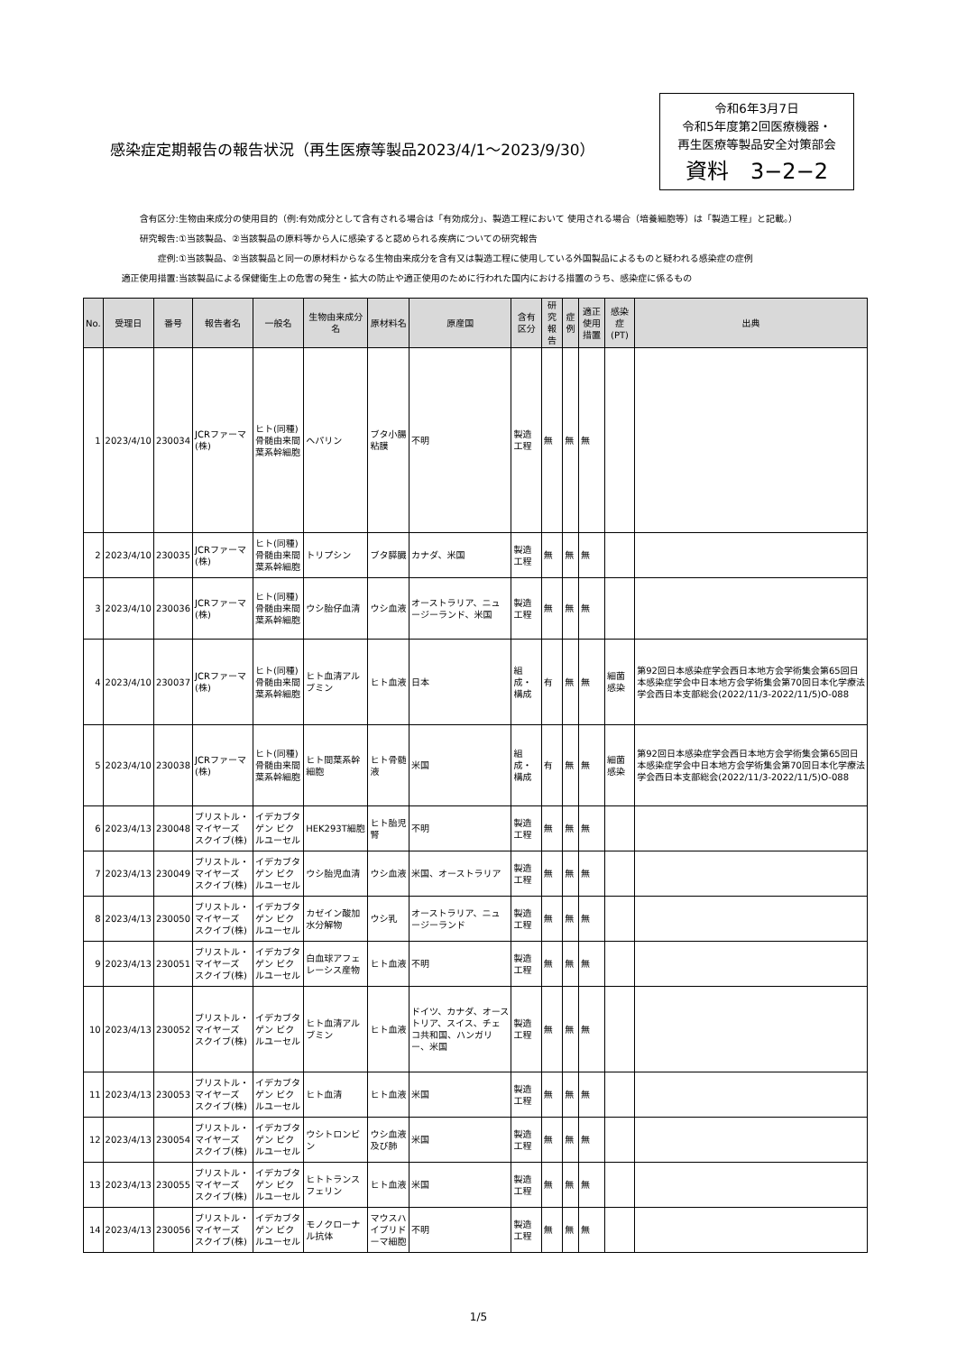感染症定期報告の報告状況（再生医療等製品2023/4/1～2023/9/30）
令和6年3月7日
令和5年度第2回医療機器・
再生医療等製品安全対策部会
資料　3−2−2
含有区分: 生物由来成分の使用目的（例:有効成分として含有される場合は「有効成分」、製造工程において 使用される場合（培養細胞等）は「製造工程」と記載。）
研究報告: ①当該製品、②当該製品の原料等から人に感染すると認められる疾病についての研究報告
症例: ①当該製品、②当該製品と同一の原材料からなる生物由来成分を含有又は製造工程に使用している外国製品によるものと疑われる感染症の症例
適正使用措置: 当該製品による保健衛生上の危害の発生・拡大の防止や適正使用のために行われた国内における措置のうち、感染症に係るもの
| No. | 受理日 | 番号 | 報告者名 | 一般名 | 生物由来成分名 | 原材料名 | 原産国 | 含有区分 | 研究報告 | 症例 | 適正使用措置 | 感染症(PT) | 出典 |
| --- | --- | --- | --- | --- | --- | --- | --- | --- | --- | --- | --- | --- | --- |
| 1 | 2023/4/10 | 230034 | JCRファーマ(株) | ヒト(同種)骨髄由来間葉系幹細胞 | ヘパリン | ブタ小腸粘膜 | 不明 | 製造工程 | 無 | 無 | 無 | | |
| 2 | 2023/4/10 | 230035 | JCRファーマ(株) | ヒト(同種)骨髄由来間葉系幹細胞 | トリプシン | ブタ膵臓 | カナダ、米国 | 製造工程 | 無 | 無 | 無 | | |
| 3 | 2023/4/10 | 230036 | JCRファーマ(株) | ヒト(同種)骨髄由来間葉系幹細胞 | ウシ胎仔血清 | ウシ血液 | オーストラリア、ニュージーランド、米国 | 製造工程 | 無 | 無 | 無 | | |
| 4 | 2023/4/10 | 230037 | JCRファーマ(株) | ヒト(同種)骨髄由来間葉系幹細胞 | ヒト血清アルブミン | ヒト血液 | 日本 | 組成・構成 | 有 | 無 | 無 | 細菌感染 | 第92回日本感染症学会西日本地方会学術集会第65回日本感染症学会中日本地方会学術集会第70回日本化学療法学会西日本支部総会(2022/11/3-2022/11/5)O-088 |
| 5 | 2023/4/10 | 230038 | JCRファーマ(株) | ヒト(同種)骨髄由来間葉系幹細胞 | ヒト間葉系幹細胞 | ヒト骨髄液 | 米国 | 組成・構成 | 有 | 無 | 無 | 細菌感染 | 第92回日本感染症学会西日本地方会学術集会第65回日本感染症学会中日本地方会学術集会第70回日本化学療法学会西日本支部総会(2022/11/3-2022/11/5)O-088 |
| 6 | 2023/4/13 | 230048 | ブリストル・マイヤーズ スクイブ(株) | イデカブタゲン ビクルユーセル | HEK293T細胞 | ヒト胎児腎 | 不明 | 製造工程 | 無 | 無 | 無 | | |
| 7 | 2023/4/13 | 230049 | ブリストル・マイヤーズ スクイブ(株) | イデカブタゲン ビクルユーセル | ウシ胎児血清 | ウシ血液 | 米国、オーストラリア | 製造工程 | 無 | 無 | 無 | | |
| 8 | 2023/4/13 | 230050 | ブリストル・マイヤーズ スクイブ(株) | イデカブタゲン ビクルユーセル | カゼイン酸加水分解物 | ウシ乳 | オーストラリア、ニュージーランド | 製造工程 | 無 | 無 | 無 | | |
| 9 | 2023/4/13 | 230051 | ブリストル・マイヤーズ スクイブ(株) | イデカブタゲン ビクルユーセル | 白血球アフェレーシス産物 | ヒト血液 | 不明 | 製造工程 | 無 | 無 | 無 | | |
| 10 | 2023/4/13 | 230052 | ブリストル・マイヤーズ スクイブ(株) | イデカブタゲン ビクルユーセル | ヒト血清アルブミン | ヒト血液 | ドイツ、カナダ、オーストリア、スイス、チェコ共和国、ハンガリー、米国 | 製造工程 | 無 | 無 | 無 | | |
| 11 | 2023/4/13 | 230053 | ブリストル・マイヤーズ スクイブ(株) | イデカブタゲン ビクルユーセル | ヒト血清 | ヒト血液 | 米国 | 製造工程 | 無 | 無 | 無 | | |
| 12 | 2023/4/13 | 230054 | ブリストル・マイヤーズ スクイブ(株) | イデカブタゲン ビクルユーセル | ウシトロンビン | ウシ血液及び肺 | 米国 | 製造工程 | 無 | 無 | 無 | | |
| 13 | 2023/4/13 | 230055 | ブリストル・マイヤーズ スクイブ(株) | イデカブタゲン ビクルユーセル | ヒトトランスフェリン | ヒト血液 | 米国 | 製造工程 | 無 | 無 | 無 | | |
| 14 | 2023/4/13 | 230056 | ブリストル・マイヤーズ スクイブ(株) | イデカブタゲン ビクルユーセル | モノクローナル抗体 | マウスハイブリドーマ細胞 | 不明 | 製造工程 | 無 | 無 | 無 | | |
1/5